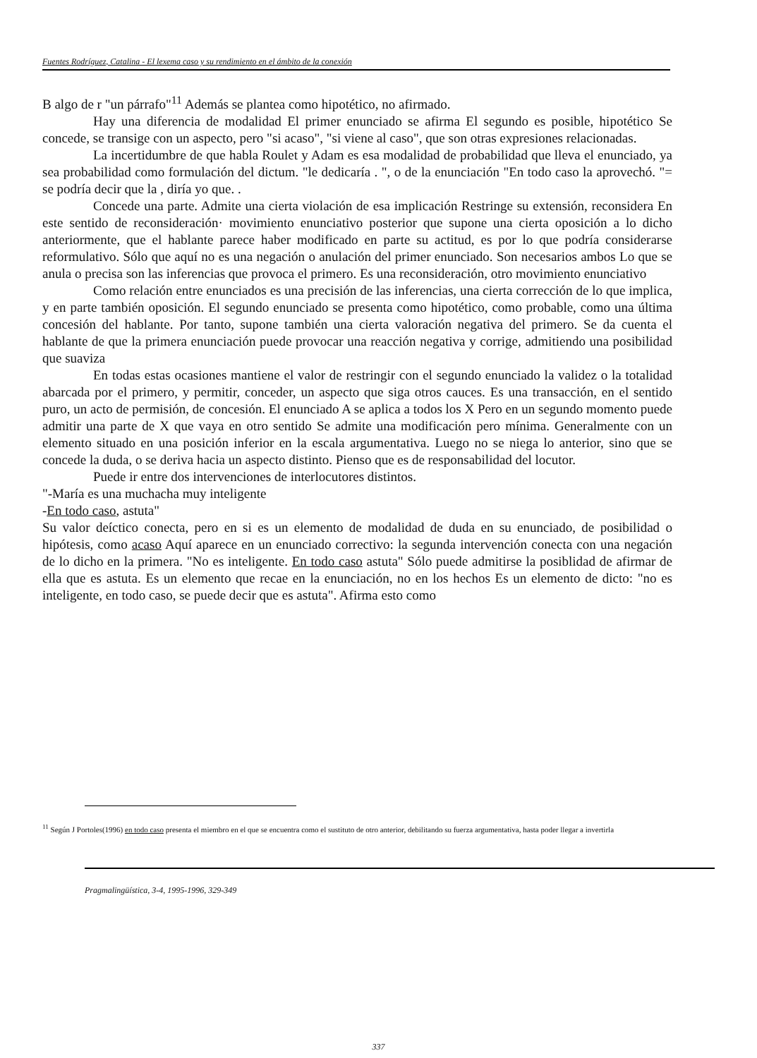Fuentes Rodríguez, Catalina - El lexema caso y su rendimiento en el ámbito de la conexión
B algo de r "un párrafo"<sup>11</sup> Además se plantea como hipotético, no afirmado.
Hay una diferencia de modalidad El primer enunciado se afirma El segundo es posible, hipotético Se concede, se transige con un aspecto, pero "si acaso", "si viene al caso", que son otras expresiones relacionadas.
La incertidumbre de que habla Roulet y Adam es esa modalidad de probabilidad que lleva el enunciado, ya sea probabilidad como formulación del dictum. "le dedicaría . ", o de la enunciación "En todo caso la aprovechó. "= se podría decir que la , diría yo que. .
Concede una parte. Admite una cierta violación de esa implicación Restringe su extensión, reconsidera En este sentido de reconsideración· movimiento enunciativo posterior que supone una cierta oposición a lo dicho anteriormente, que el hablante parece haber modificado en parte su actitud, es por lo que podría considerarse reformulativo. Sólo que aquí no es una negación o anulación del primer enunciado. Son necesarios ambos Lo que se anula o precisa son las inferencias que provoca el primero. Es una reconsideración, otro movimiento enunciativo
Como relación entre enunciados es una precisión de las inferencias, una cierta corrección de lo que implica, y en parte también oposición. El segundo enunciado se presenta como hipotético, como probable, como una última concesión del hablante. Por tanto, supone también una cierta valoración negativa del primero. Se da cuenta el hablante de que la primera enunciación puede provocar una reacción negativa y corrige, admitiendo una posibilidad que suaviza
En todas estas ocasiones mantiene el valor de restringir con el segundo enunciado la validez o la totalidad abarcada por el primero, y permitir, conceder, un aspecto que siga otros cauces. Es una transacción, en el sentido puro, un acto de permisión, de concesión. El enunciado A se aplica a todos los X Pero en un segundo momento puede admitir una parte de X que vaya en otro sentido Se admite una modificación pero mínima. Generalmente con un elemento situado en una posición inferior en la escala argumentativa. Luego no se niega lo anterior, sino que se concede la duda, o se deriva hacia un aspecto distinto. Pienso que es de responsabilidad del locutor.
Puede ir entre dos intervenciones de interlocutores distintos.
"-María es una muchacha muy inteligente
-En todo caso, astuta"
Su valor deíctico conecta, pero en si es un elemento de modalidad de duda en su enunciado, de posibilidad o hipótesis, como acaso Aquí aparece en un enunciado correctivo: la segunda intervención conecta con una negación de lo dicho en la primera. "No es inteligente. En todo caso astuta" Sólo puede admitirse la posiblidad de afirmar de ella que es astuta. Es un elemento que recae en la enunciación, no en los hechos Es un elemento de dicto: "no es inteligente, en todo caso, se puede decir que es astuta". Afirma esto como
<sup>11</sup> Según J Portoles(1996) en todo caso presenta el miembro en el que se encuentra como el sustituto de otro anterior, debilitando su fuerza argumentativa, hasta poder llegar a invertirla
Pragmalingüística, 3-4, 1995-1996, 329-349
337